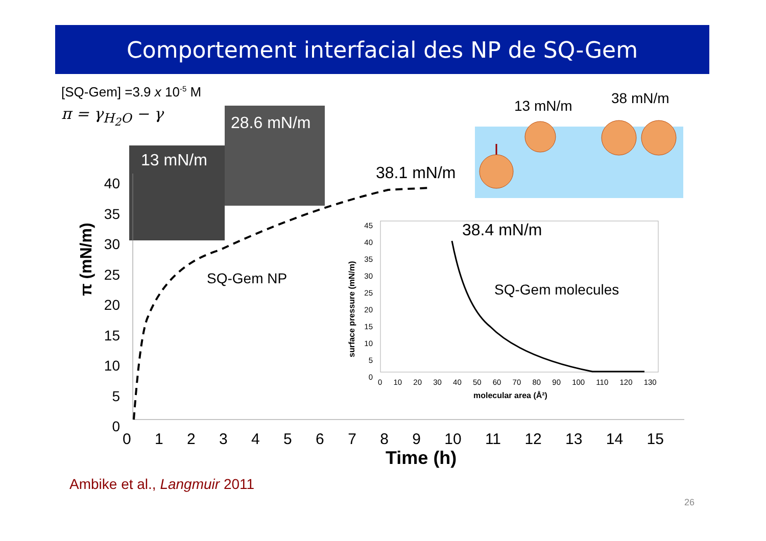Comportement interfacial des NP de SQ-Gem
[SQ-Gem] =3.9 x 10<sup>-5</sup> M
π = γ<sub>H<sub>2</sub>O</sub> − γ 28.6 mN/m
13 mN/m
13 mN/m 38 mN/m
38.1 mN/m
SQ-Gem NP
38.4 mN/m
SQ-Gem molecules
π (mN/m)
40
35
30
25
20
15
10
5
0
0 1 2 3 4 5 6 7 8 9 10 11 12 13 14 15
Time (h)
45
40
35
30
25
20
15
10
5
0
0 10 20 30 40 50 60 70 80 90 100 110 120 130
molecular area (Å²)
surface pressure (mN/m)
Ambike et al., Langmuir 2011
26